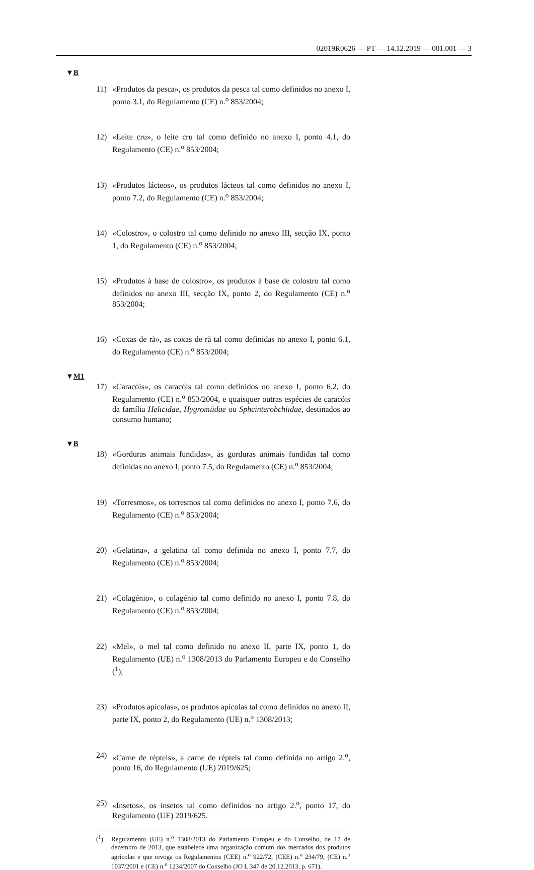02019R0626 — PT — 14.12.2019 — 001.001 — 3
▼B
11) «Produtos da pesca», os produtos da pesca tal como definidos no anexo I, ponto 3.1, do Regulamento (CE) n.<sup>o</sup> 853/2004;
12) «Leite cru», o leite cru tal como definido no anexo I, ponto 4.1, do Regulamento (CE) n.<sup>o</sup> 853/2004;
13) «Produtos lácteos», os produtos lácteos tal como definidos no anexo I, ponto 7.2, do Regulamento (CE) n.<sup>o</sup> 853/2004;
14) «Colostro», o colostro tal como definido no anexo III, secção IX, ponto 1, do Regulamento (CE) n.<sup>o</sup> 853/2004;
15) «Produtos à base de colostro», os produtos à base de colostro tal como definidos no anexo III, secção IX, ponto 2, do Regulamento (CE) n.<sup>o</sup> 853/2004;
16) «Coxas de rã», as coxas de rã tal como definidas no anexo I, ponto 6.1, do Regulamento (CE) n.<sup>o</sup> 853/2004;
▼M1
17) «Caracóis», os caracóis tal como definidos no anexo I, ponto 6.2, do Regulamento (CE) n.<sup>o</sup> 853/2004, e quaisquer outras espécies de caracóis da família Helicidae, Hygromiidae ou Sphcinterobchiidae, destinados ao consumo humano;
▼B
18) «Gorduras animais fundidas», as gorduras animais fundidas tal como definidas no anexo I, ponto 7.5, do Regulamento (CE) n.<sup>o</sup> 853/2004;
19) «Torresmos», os torresmos tal como definidos no anexo I, ponto 7.6, do Regulamento (CE) n.<sup>o</sup> 853/2004;
20) «Gelatina», a gelatina tal como definida no anexo I, ponto 7.7, do Regulamento (CE) n.<sup>o</sup> 853/2004;
21) «Colagénio», o colagénio tal como definido no anexo I, ponto 7.8, do Regulamento (CE) n.<sup>o</sup> 853/2004;
22) «Mel», o mel tal como definido no anexo II, parte IX, ponto 1, do Regulamento (UE) n.<sup>o</sup> 1308/2013 do Parlamento Europeu e do Conselho (<sup>1</sup>);
23) «Produtos apícolas», os produtos apícolas tal como definidos no anexo II, parte IX, ponto 2, do Regulamento (UE) n.<sup>o</sup> 1308/2013;
24) «Carne de répteis», a carne de répteis tal como definida no artigo 2.<sup>o</sup>, ponto 16, do Regulamento (UE) 2019/625;
25) «Insetos», os insetos tal como definidos no artigo 2.<sup>o</sup>, ponto 17, do Regulamento (UE) 2019/625.
(<sup>1</sup>) Regulamento (UE) n.<sup>o</sup> 1308/2013 do Parlamento Europeu e do Conselho, de 17 de dezembro de 2013, que estabelece uma organização comum dos mercados dos produtos agrícolas e que revoga os Regulamentos (CEE) n.<sup>o</sup> 922/72, (CEE) n.<sup>o</sup> 234/79, (CE) n.<sup>o</sup> 1037/2001 e (CE) n.<sup>o</sup> 1234/2007 do Conselho (JO L 347 de 20.12.2013, p. 671).